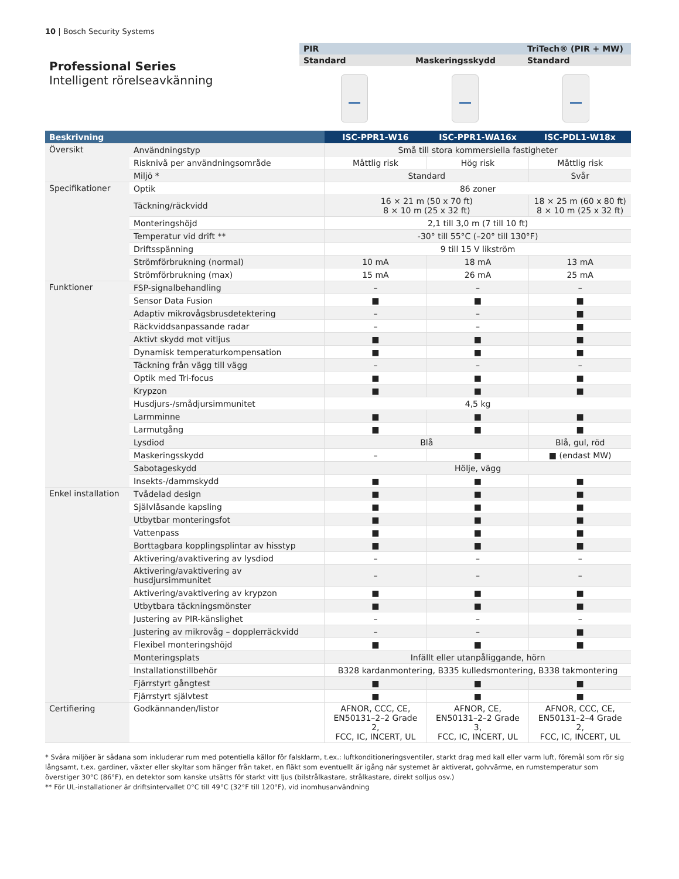10 | Bosch Security Systems
Professional Series
Intelligent rörelseavkänning
PIR TriTech® (PIR + MW)
Standard Maskeringsskydd Standard
| Beskrivning | | ISC‑PPR1‑W16 | ISC‑PPR1‑WA16x | ISC‑PDL1‑W18x |
| --- | --- | --- | --- | --- |
| Översikt | Användningstyp | Små till stora kommersiella fastigheter | | |
| | Risknivå per användningsområde | Måttlig risk | Hög risk | Måttlig risk |
| | Miljö * | Standard | | Svår |
| Specifikationer | Optik | 86 zoner | | |
| | Täckning/räckvidd | 16 × 21 m (50 x 70 ft) 8 × 10 m (25 x 32 ft) | | 18 × 25 m (60 x 80 ft) 8 × 10 m (25 x 32 ft) |
| | Monteringshöjd | 2,1 till 3,0 m (7 till 10 ft) | | |
| | Temperatur vid drift ** | -30° till 55°C (–20° till 130°F) | | |
| | Driftsspänning | 9 till 15 V likström | | |
| | Strömförbrukning (normal) | 10 mA | 18 mA | 13 mA |
| | Strömförbrukning (max) | 15 mA | 26 mA | 25 mA |
| Funktioner | FSP-signalbehandling | – | – | – |
| | Sensor Data Fusion | ■ | ■ | ■ |
| | Adaptiv mikrovågsbrusdetektering | – | – | ■ |
| | Räckviddsanpassande radar | – | – | ■ |
| | Aktivt skydd mot vitljus | ■ | ■ | ■ |
| | Dynamisk temperaturkompensation | ■ | ■ | ■ |
| | Täckning från vägg till vägg | – | – | – |
| | Optik med Tri-focus | ■ | ■ | ■ |
| | Krypzon | ■ | ■ | ■ |
| | Husdjurs-/smådjursimmunitet | 4,5 kg | | |
| | Larmminne | ■ | ■ | ■ |
| | Larmutgång | ■ | ■ | ■ |
| | Lysdiod | Blå | | Blå, gul, röd |
| | Maskeringsskydd | – | ■ | ■ (endast MW) |
| | Sabotageskydd | Hölje, vägg | | |
| | Insekts-/dammskydd | ■ | ■ | ■ |
| Enkel installation | Tvådelad design | ■ | ■ | ■ |
| | Självlåsande kapsling | ■ | ■ | ■ |
| | Utbytbar monteringsfot | ■ | ■ | ■ |
| | Vattenpass | ■ | ■ | ■ |
| | Borttagbara kopplingsplintar av hisstyp | ■ | ■ | ■ |
| | Aktivering/avaktivering av lysdiod | – | – | – |
| | Aktivering/avaktivering av husdjursimmunitet | – | – | – |
| | Aktivering/avaktivering av krypzon | ■ | ■ | ■ |
| | Utbytbara täckningsmönster | ■ | ■ | ■ |
| | Justering av PIR-känslighet | – | – | – |
| | Justering av mikrovåg – dopplerräckvidd | – | – | ■ |
| | Flexibel monteringshöjd | ■ | ■ | ■ |
| | Monteringsplats | Infällt eller utanpåliggande, hörn | | |
| | Installationstillbehör | B328 kardanmontering, B335 kulledsmontering, B338 takmontering | | |
| | Fjärrstyrt gångtest | ■ | ■ | ■ |
| | Fjärrstyrt självtest | ■ | ■ | ■ |
| Certifiering | Godkännanden/listor | AFNOR, CCC, CE, EN50131–2–2 Grade 2, FCC, IC, INCERT, UL | AFNOR, CE, EN50131–2–2 Grade 3, FCC, IC, INCERT, UL | AFNOR, CCC, CE, EN50131–2–4 Grade 2, FCC, IC, INCERT, UL |
* Svåra miljöer är sådana som inkluderar rum med potentiella källor för falsklarm, t.ex.: luftkonditioneringsventiler, starkt drag med kall eller varm luft, föremål som rör sig långsamt, t.ex. gardiner, växter eller skyltar som hänger från taket, en fläkt som eventuellt är igång när systemet är aktiverat, golvvärme, en rumstemperatur som överstiger 30°C (86°F), en detektor som kanske utsätts för starkt vitt ljus (bilstrålkastare, strålkastare, direkt solljus osv.)
** För UL-installationer är driftsintervallet 0°C till 49°C (32°F till 120°F), vid inomhusanvändning